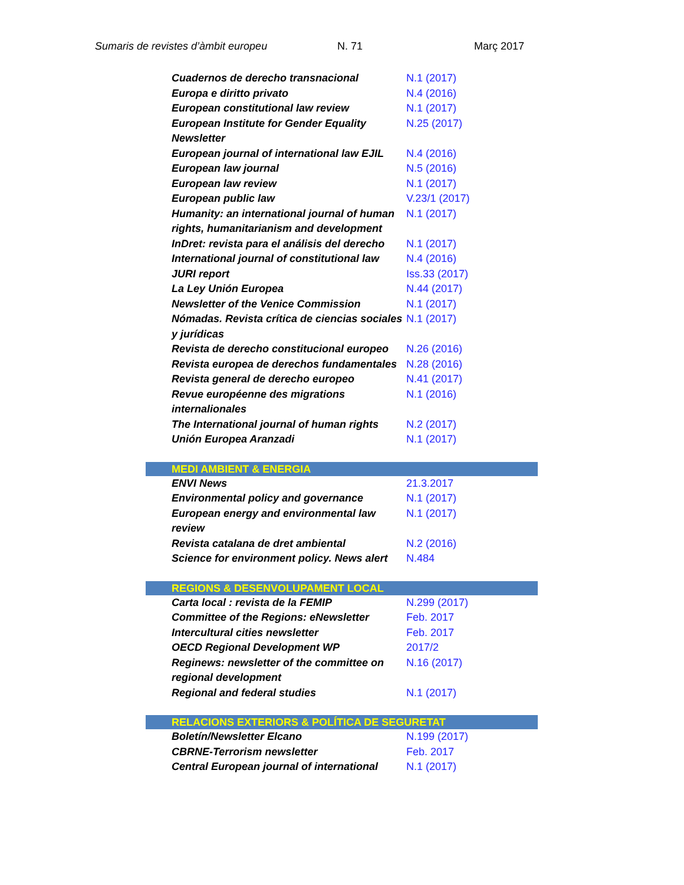Sumaris de revistes d’àmbit europeu N. 71 Març 2017
| Cuadernos de derecho transnacional | N.1 (2017) |
| Europa e diritto privato | N.4 (2016) |
| European constitutional law review | N.1 (2017) |
| European Institute for Gender Equality Newsletter | N.25 (2017) |
| European journal of international law EJIL | N.4 (2016) |
| European law journal | N.5 (2016) |
| European law review | N.1 (2017) |
| European public law | V.23/1 (2017) |
| Humanity: an international journal of human rights, humanitarianism and development | N.1 (2017) |
| InDret: revista para el análisis del derecho | N.1 (2017) |
| International journal of constitutional law | N.4 (2016) |
| JURI report | Iss.33 (2017) |
| La Ley Unión Europea | N.44 (2017) |
| Newsletter of the Venice Commission | N.1 (2017) |
| Nómadas. Revista crítica de ciencias sociales y jurídicas | N.1 (2017) |
| Revista de derecho constitucional europeo | N.26 (2016) |
| Revista europea de derechos fundamentales | N.28 (2016) |
| Revista general de derecho europeo | N.41 (2017) |
| Revue européenne des migrations internalionales | N.1 (2016) |
| The International journal of human rights | N.2 (2017) |
| Unión Europea Aranzadi | N.1 (2017) |
| MEDI AMBIENT & ENERGIA | |
| ENVI News | 21.3.2017 |
| Environmental policy and governance | N.1 (2017) |
| European energy and environmental law review | N.1 (2017) |
| Revista catalana de dret ambiental | N.2 (2016) |
| Science for environment policy. News alert | N.484 |
| REGIONS & DESENVOLUPAMENT LOCAL | |
| Carta local : revista de la FEMIP | N.299 (2017) |
| Committee of the Regions: eNewsletter | Feb. 2017 |
| Intercultural cities newsletter | Feb. 2017 |
| OECD Regional Development WP | 2017/2 |
| Reginews: newsletter of the committee on regional development | N.16 (2017) |
| Regional and federal studies | N.1 (2017) |
| RELACIONS EXTERIORS & POLÍTICA DE SEGURETAT | |
| Boletín/Newsletter Elcano | N.199 (2017) |
| CBRNE-Terrorism newsletter | Feb. 2017 |
| Central European journal of international | N.1 (2017) |